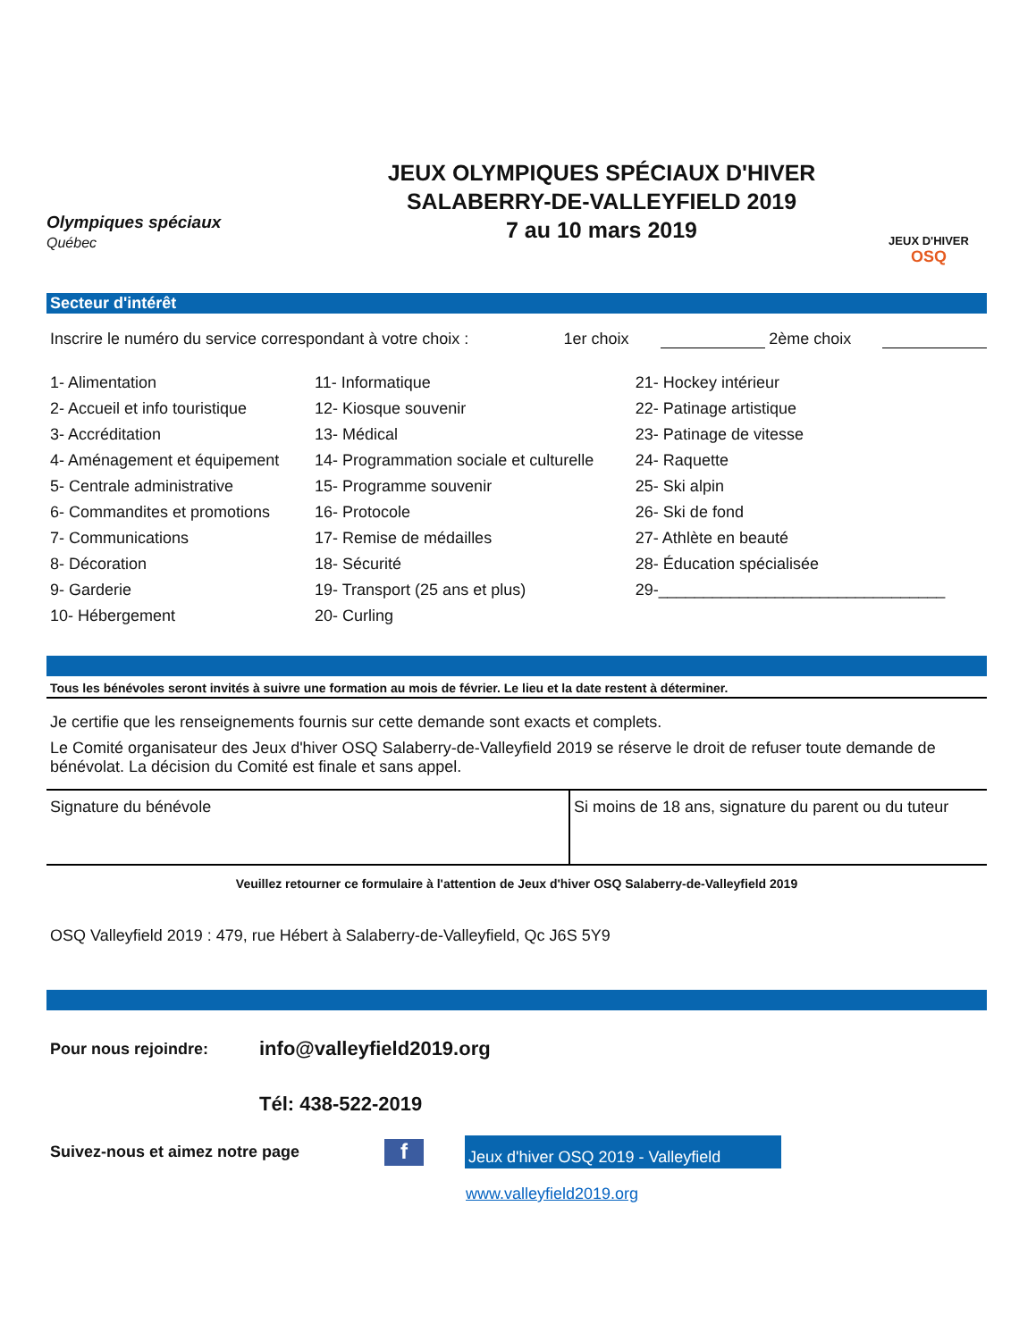Olympiques spéciaux
Québec
JEUX OLYMPIQUES SPÉCIAUX D'HIVER
SALABERRY-DE-VALLEYFIELD 2019
7 au 10 mars 2019
JEUX D'HIVER
OSQ
Secteur d'intérêt
Inscrire le numéro du service correspondant à votre choix : 1er choix 2ème choix
| 1- Alimentation | 11- Informatique | 21- Hockey intérieur |
| 2- Accueil et info touristique | 12- Kiosque souvenir | 22- Patinage artistique |
| 3- Accréditation | 13- Médical | 23- Patinage de vitesse |
| 4- Aménagement et équipement | 14- Programmation sociale et culturelle | 24- Raquette |
| 5- Centrale administrative | 15- Programme souvenir | 25- Ski alpin |
| 6- Commandites et promotions | 16- Protocole | 26- Ski de fond |
| 7- Communications | 17- Remise de médailles | 27- Athlète en beauté |
| 8- Décoration | 18- Sécurité | 28- Éducation spécialisée |
| 9- Garderie | 19- Transport (25 ans et plus) | 29-________________________________ |
| 10- Hébergement | 20- Curling | |
Tous les bénévoles seront invités à suivre une formation au mois de février. Le lieu et la date restent à déterminer.
Je certifie que les renseignements fournis sur cette demande sont exacts et complets.
Le Comité organisateur des Jeux d'hiver OSQ Salaberry-de-Valleyfield 2019 se réserve le droit de refuser toute demande de bénévolat. La décision du Comité est finale et sans appel.
| Signature du bénévole | Si moins de 18 ans, signature du parent ou du tuteur |
Veuillez retourner ce formulaire à l'attention de Jeux d'hiver OSQ Salaberry-de-Valleyfield 2019
OSQ Valleyfield 2019 : 479, rue Hébert à Salaberry-de-Valleyfield, Qc J6S 5Y9
Pour nous rejoindre: info@valleyfield2019.org
Tél: 438-522-2019
Suivez-nous et aimez notre page f Jeux d'hiver OSQ 2019 - Valleyfield
www.valleyfield2019.org